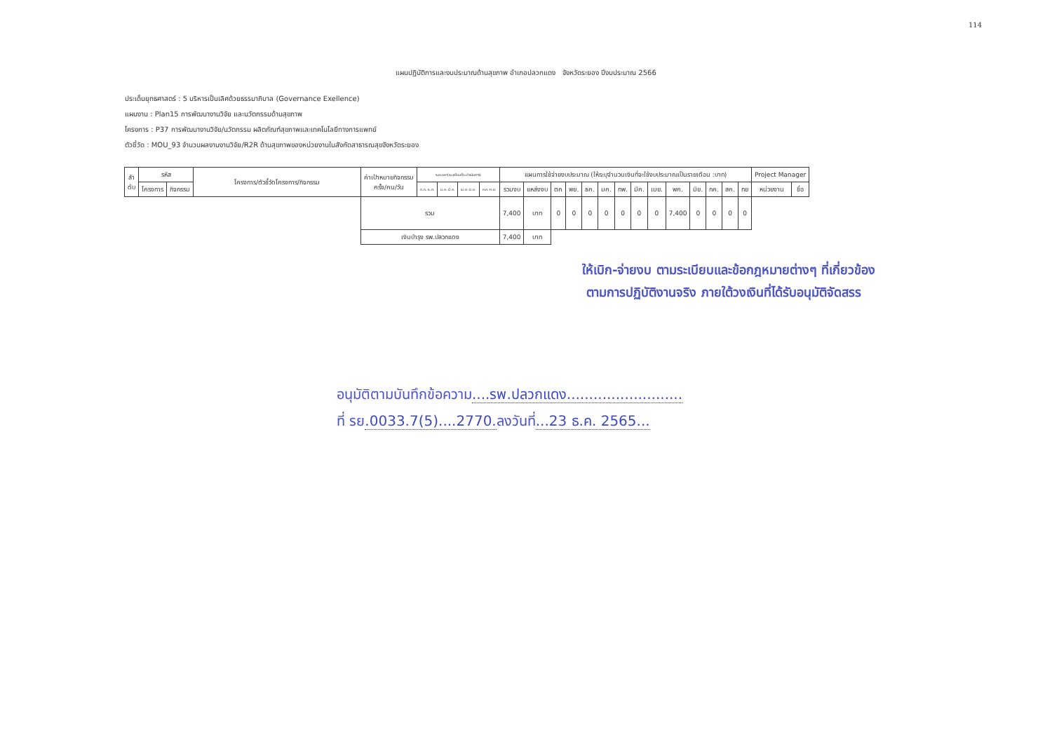114
แผนปฏิบัติการและงบประมาณด้านสุขภาพ อำเภอปลวกแดง จังหวัดระยอง ปีงบประมาณ 2566
ประเด็นยุทธศาสตร์ : 5 บริหารเป็นเลิศด้วยธรรมาภิบาล (Governance Exellence)
แผนงาน : Plan15 การพัฒนางานวิจัย และนวัตกรรมด้านสุขภาพ
โครงการ : P37 การพัฒนางานวิจัย/นวัตกรรม ผลิตภัณฑ์สุขภาพและเทคโนโลยีทางการแพทย์
ตัวชี้วัด : MOU_93 จำนวนผลงานงานวิจัย/R2R ด้านสุขภาพของหน่วยงานในสังกัดสาธารณสุขจังหวัดระยอง
| ลำ ดับ | รหัส | | โครงการ/ตัวชี้วัดโครงการ/กิจกรรม | ค่าเป้าหมายกิจกรรม ครั้ง/คน/วัน | ระยะเวลา(ระบุเดือนที่จะดำเนินการ) | | | | แผนการใช้จ่ายงบประมาณ (ให้ระบุจำนวนเงินที่จะใช้งบประมาณเป็นรายเดือน :บาท) | | | | | | | | | | | | | | Project Manager | |
| --- | --- | --- | --- | --- | --- | --- | --- | --- | --- | --- | --- | --- | --- | --- | --- | --- | --- | --- | --- | --- | --- | --- | --- | --- |
| | โครงการ | กิจกรรม | | | ต.ค.-ธ.ค. | ม.ค.-มี.ค. | เม.ย.-มิ.ย. | ก.ค.-ก.ย. | รวมงบ | แหล่งงบ | ตค | พย. | ธค. | มค. | กพ. | มีค. | เมย. | พค. | มิย. | กค. | สค. | กย | หน่วยงาน | ชื่อ |
| | | | | รวม | | | | | 7,400 | บาท | 0 | 0 | 0 | 0 | 0 | 0 | 0 | 7,400 | 0 | 0 | 0 | 0 | | |
| | | | | เงินบำรุง รพ.ปลวกแดง | | | | | 7,400 | บาท | | | | | | | | | | | | | | |
ให้เบิก-จ่ายงบ ตามระเบียบและข้อกฎหมายต่างๆ ที่เกี่ยวข้อง
ตามการปฏิบัติงานจริง ภายใต้วงเงินที่ได้รับอนุมัติจัดสรร
อนุมัติตามบันทึกข้อความ....รพ.ปลวกแดง..........................
ที่ รย.0033.7(5)....2770. ลงวันที่...23 ธ.ค. 2565...